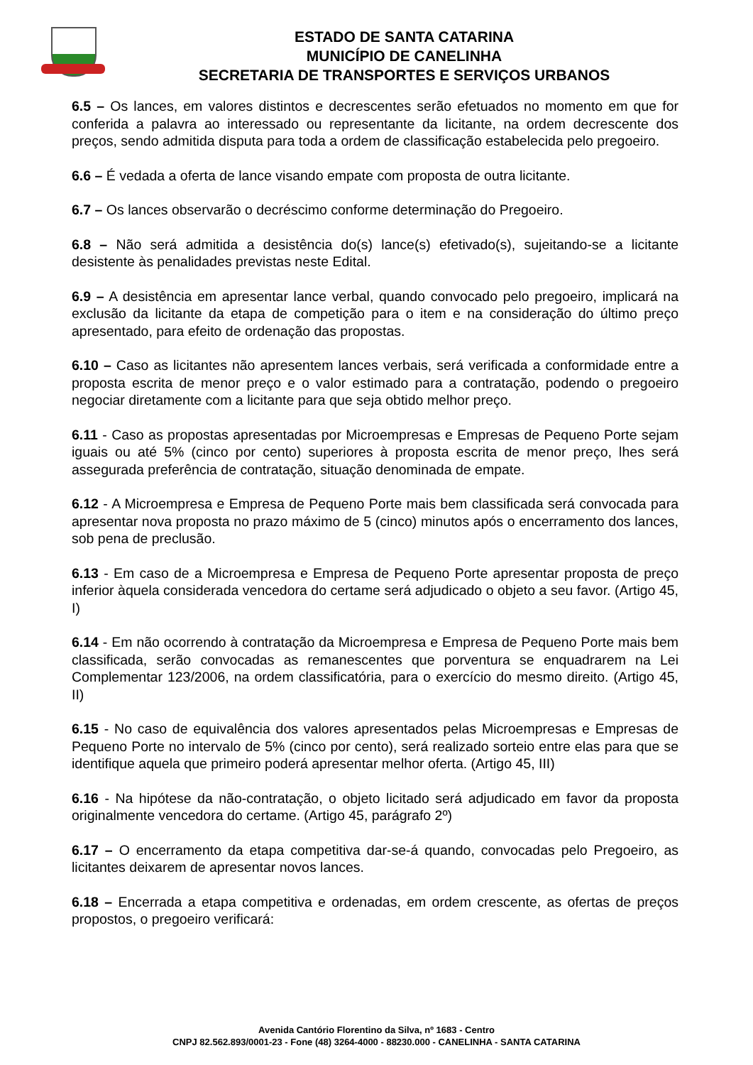ESTADO DE SANTA CATARINA
MUNICÍPIO DE CANELINHA
SECRETARIA DE TRANSPORTES E SERVIÇOS URBANOS
6.5 – Os lances, em valores distintos e decrescentes serão efetuados no momento em que for conferida a palavra ao interessado ou representante da licitante, na ordem decrescente dos preços, sendo admitida disputa para toda a ordem de classificação estabelecida pelo pregoeiro.
6.6 – É vedada a oferta de lance visando empate com proposta de outra licitante.
6.7 – Os lances observarão o decréscimo conforme determinação do Pregoeiro.
6.8 – Não será admitida a desistência do(s) lance(s) efetivado(s), sujeitando-se a licitante desistente às penalidades previstas neste Edital.
6.9 – A desistência em apresentar lance verbal, quando convocado pelo pregoeiro, implicará na exclusão da licitante da etapa de competição para o item e na consideração do último preço apresentado, para efeito de ordenação das propostas.
6.10 – Caso as licitantes não apresentem lances verbais, será verificada a conformidade entre a proposta escrita de menor preço e o valor estimado para a contratação, podendo o pregoeiro negociar diretamente com a licitante para que seja obtido melhor preço.
6.11 - Caso as propostas apresentadas por Microempresas e Empresas de Pequeno Porte sejam iguais ou até 5% (cinco por cento) superiores à proposta escrita de menor preço, lhes será assegurada preferência de contratação, situação denominada de empate.
6.12 - A Microempresa e Empresa de Pequeno Porte mais bem classificada será convocada para apresentar nova proposta no prazo máximo de 5 (cinco) minutos após o encerramento dos lances, sob pena de preclusão.
6.13 - Em caso de a Microempresa e Empresa de Pequeno Porte apresentar proposta de preço inferior àquela considerada vencedora do certame será adjudicado o objeto a seu favor. (Artigo 45, I)
6.14 - Em não ocorrendo à contratação da Microempresa e Empresa de Pequeno Porte mais bem classificada, serão convocadas as remanescentes que porventura se enquadrarem na Lei Complementar 123/2006, na ordem classificatória, para o exercício do mesmo direito. (Artigo 45, II)
6.15 - No caso de equivalência dos valores apresentados pelas Microempresas e Empresas de Pequeno Porte no intervalo de 5% (cinco por cento), será realizado sorteio entre elas para que se identifique aquela que primeiro poderá apresentar melhor oferta. (Artigo 45, III)
6.16 - Na hipótese da não-contratação, o objeto licitado será adjudicado em favor da proposta originalmente vencedora do certame. (Artigo 45, parágrafo 2º)
6.17 – O encerramento da etapa competitiva dar-se-á quando, convocadas pelo Pregoeiro, as licitantes deixarem de apresentar novos lances.
6.18 – Encerrada a etapa competitiva e ordenadas, em ordem crescente, as ofertas de preços propostos, o pregoeiro verificará:
Avenida Cantório Florentino da Silva, nº 1683 - Centro
CNPJ 82.562.893/0001-23 - Fone (48) 3264-4000 - 88230.000 - CANELINHA - SANTA CATARINA